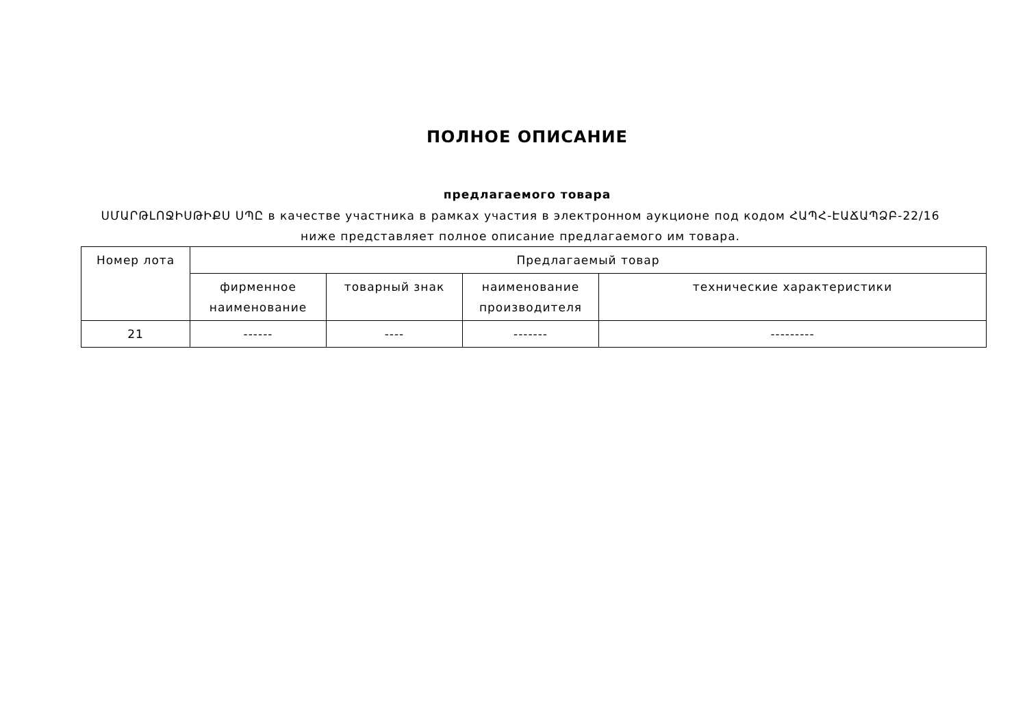ПОЛНОЕ ОПИСАНИЕ
предлагаемого товара
ՍՄԱՐԹԼՈՋԻՍԹԻՔՍ ՍՊԸ в качестве участника в рамках участия в электронном аукционе под кодом ՀԱՊՀ-ԷԱՃԱՊՁԲ-22/16 ниже представляет полное описание предлагаемого им товара.
| Номер лота | Предлагаемый товар | | | |
| --- | --- | --- | --- | --- |
| | фирменное наименование | товарный знак | наименование производителя | технические характеристики |
| 21 | ------ | ---- | ------- | --------- |